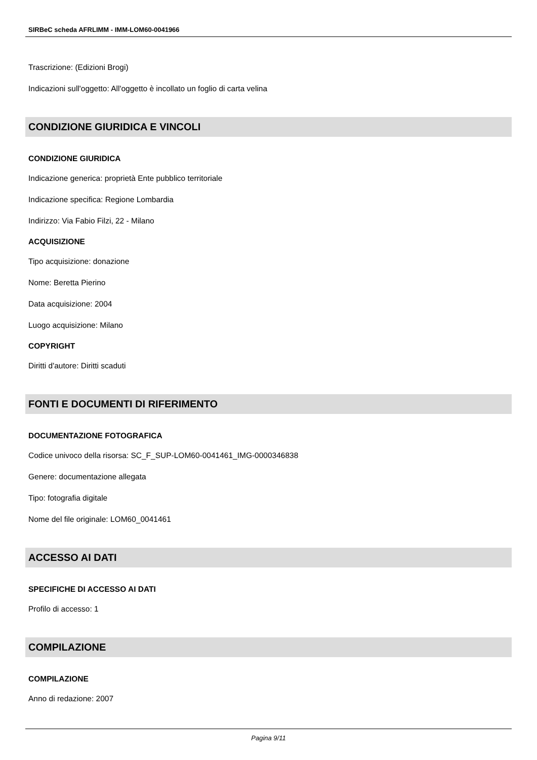SIRBeC scheda AFRLIMM - IMM-LOM60-0041966
Trascrizione: (Edizioni Brogi)
Indicazioni sull'oggetto: All'oggetto è incollato un foglio di carta velina
CONDIZIONE GIURIDICA E VINCOLI
CONDIZIONE GIURIDICA
Indicazione generica: proprietà Ente pubblico territoriale
Indicazione specifica: Regione Lombardia
Indirizzo: Via Fabio Filzi, 22 - Milano
ACQUISIZIONE
Tipo acquisizione: donazione
Nome: Beretta Pierino
Data acquisizione: 2004
Luogo acquisizione: Milano
COPYRIGHT
Diritti d'autore: Diritti scaduti
FONTI E DOCUMENTI DI RIFERIMENTO
DOCUMENTAZIONE FOTOGRAFICA
Codice univoco della risorsa: SC_F_SUP-LOM60-0041461_IMG-0000346838
Genere: documentazione allegata
Tipo: fotografia digitale
Nome del file originale: LOM60_0041461
ACCESSO AI DATI
SPECIFICHE DI ACCESSO AI DATI
Profilo di accesso: 1
COMPILAZIONE
COMPILAZIONE
Anno di redazione: 2007
Pagina 9/11